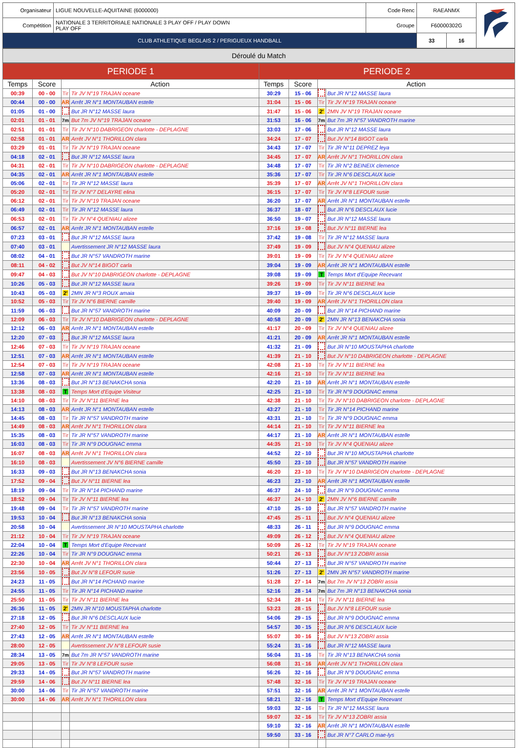| Organisateur | LIGUE NOUVELLE-AQUITAINE (6000000) | Code Renc | RAEANMX | | |
| Compétition | NATIONALE 3 TERRITORIALE NATIONALE 3 PLAY OFF / PLAY DOWN PLAY OFF | Groupe | F60000302G | | |
| CLUB ATHLETIQUE BEGLAIS 2 / PERIGUEUX HANDBALL | | | 33 | 16 | |
Déroulé du Match
| PERIODE 1 | | | | PERIODE 2 | | | |
| --- | --- | --- | --- | --- | --- | --- | --- |
| Temps | Score | Action | | Temps | Score | Action | |
| 00:39 | 00 - 00 | Tir | Tir JV N°19 TRAJAN oceane | 30:29 | 15 - 06 | | But JR N°12 MASSE laura |
| 00:44 | 00 - 00 | AR | Arrêt JR N°1 MONTAUBAN estelle | 31:04 | 15 - 06 | Tir | Tir JV N°19 TRAJAN oceane |
| 01:05 | 01 - 00 | | But JR N°12 MASSE laura | 31:47 | 15 - 06 | 2' | 2MN JV N°19 TRAJAN oceane |
| 02:01 | 01 - 01 | 7m | But 7m JV N°19 TRAJAN oceane | 31:53 | 16 - 06 | 7m | But 7m JR N°57 VANDROTH marine |
| 02:51 | 01 - 01 | Tir | Tir JV N°10 DABRIGEON charlotte - DEPLAGNE | 33:03 | 17 - 06 | | But JR N°12 MASSE laura |
| 02:58 | 01 - 01 | AR | Arrêt JV N°1 THORILLON clara | 34:24 | 17 - 07 | | But JV N°14 BIGOT carla |
| 03:29 | 01 - 01 | Tir | Tir JV N°19 TRAJAN oceane | 34:43 | 17 - 07 | Tir | Tir JR N°11 DEPREZ leya |
| 04:18 | 02 - 01 | | But JR N°12 MASSE laura | 34:45 | 17 - 07 | AR | Arrêt JV N°1 THORILLON clara |
| 04:31 | 02 - 01 | Tir | Tir JV N°10 DABRIGEON charlotte - DEPLAGNE | 34:48 | 17 - 07 | Tir | Tir JR N°2 BEINEIX clemence |
| 04:35 | 02 - 01 | AR | Arrêt JR N°1 MONTAUBAN estelle | 35:36 | 17 - 07 | Tir | Tir JR N°6 DESCLAUX lucie |
| 05:06 | 02 - 01 | Tir | Tir JR N°12 MASSE laura | 35:39 | 17 - 07 | AR | Arrêt JV N°1 THORILLON clara |
| 05:20 | 02 - 01 | Tir | Tir JV N°7 DELAYRE elina | 36:15 | 17 - 07 | Tir | Tir JV N°8 LEFOUR susie |
| 06:12 | 02 - 01 | Tir | Tir JV N°19 TRAJAN oceane | 36:20 | 17 - 07 | AR | Arrêt JR N°1 MONTAUBAN estelle |
| 06:49 | 02 - 01 | Tir | Tir JR N°12 MASSE laura | 36:37 | 18 - 07 | | But JR N°6 DESCLAUX lucie |
| 06:53 | 02 - 01 | Tir | Tir JV N°4 QUENIAU alizee | 36:50 | 19 - 07 | | But JR N°12 MASSE laura |
| 06:57 | 02 - 01 | AR | Arrêt JR N°1 MONTAUBAN estelle | 37:16 | 19 - 08 | | But JV N°11 BIERNE lea |
| 07:23 | 03 - 01 | | But JR N°12 MASSE laura | 37:42 | 19 - 08 | Tir | Tir JR N°12 MASSE laura |
| 07:40 | 03 - 01 | | Avertissement JR N°12 MASSE laura | 37:49 | 19 - 09 | | But JV N°4 QUENIAU alizee |
| 08:02 | 04 - 01 | | But JR N°57 VANDROTH marine | 39:01 | 19 - 09 | Tir | Tir JV N°4 QUENIAU alizee |
| 08:11 | 04 - 02 | | But JV N°14 BIGOT carla | 39:04 | 19 - 09 | AR | Arrêt JR N°1 MONTAUBAN estelle |
| 09:47 | 04 - 03 | | But JV N°10 DABRIGEON charlotte - DEPLAGNE | 39:08 | 19 - 09 | T | Temps Mort d'Equipe Recevant |
| 10:26 | 05 - 03 | | But JR N°12 MASSE laura | 39:26 | 19 - 09 | Tir | Tir JV N°11 BIERNE lea |
| 10:43 | 05 - 03 | 2' | 2MN JR N°3 ROUX amaia | 39:37 | 19 - 09 | Tir | Tir JR N°6 DESCLAUX lucie |
| 10:52 | 05 - 03 | Tir | Tir JV N°6 BIERNE camille | 39:40 | 19 - 09 | AR | Arrêt JV N°1 THORILLON clara |
| 11:59 | 06 - 03 | | But JR N°57 VANDROTH marine | 40:09 | 20 - 09 | | But JR N°14 PICHAND marine |
| 12:09 | 06 - 03 | Tir | Tir JV N°10 DABRIGEON charlotte - DEPLAGNE | 40:58 | 20 - 09 | 2' | 2MN JR N°13 BENAKCHA sonia |
| 12:12 | 06 - 03 | AR | Arrêt JR N°1 MONTAUBAN estelle | 41:17 | 20 - 09 | Tir | Tir JV N°4 QUENIAU alizee |
| 12:20 | 07 - 03 | | But JR N°12 MASSE laura | 41:21 | 20 - 09 | AR | Arrêt JR N°1 MONTAUBAN estelle |
| 12:46 | 07 - 03 | Tir | Tir JV N°19 TRAJAN oceane | 41:32 | 21 - 09 | | But JR N°10 MOUSTAPHA charlotte |
| 12:51 | 07 - 03 | AR | Arrêt JR N°1 MONTAUBAN estelle | 41:39 | 21 - 10 | | But JV N°10 DABRIGEON charlotte - DEPLAGNE |
| 12:54 | 07 - 03 | Tir | Tir JV N°19 TRAJAN oceane | 42:08 | 21 - 10 | Tir | Tir JV N°11 BIERNE lea |
| 12:58 | 07 - 03 | AR | Arrêt JR N°1 MONTAUBAN estelle | 42:16 | 21 - 10 | Tir | Tir JV N°11 BIERNE lea |
| 13:36 | 08 - 03 | | But JR N°13 BENAKCHA sonia | 42:20 | 21 - 10 | AR | Arrêt JR N°1 MONTAUBAN estelle |
| 13:38 | 08 - 03 | T | Temps Mort d'Equipe Visiteur | 42:25 | 21 - 10 | Tir | Tir JR N°9 DOUGNAC emma |
| 14:10 | 08 - 03 | Tir | Tir JV N°11 BIERNE lea | 42:38 | 21 - 10 | Tir | Tir JV N°10 DABRIGEON charlotte - DEPLAGNE |
| 14:13 | 08 - 03 | AR | Arrêt JR N°1 MONTAUBAN estelle | 43:27 | 21 - 10 | Tir | Tir JR N°14 PICHAND marine |
| 14:45 | 08 - 03 | Tir | Tir JR N°57 VANDROTH marine | 43:31 | 21 - 10 | Tir | Tir JR N°9 DOUGNAC emma |
| 14:49 | 08 - 03 | AR | Arrêt JV N°1 THORILLON clara | 44:14 | 21 - 10 | Tir | Tir JV N°11 BIERNE lea |
| 15:35 | 08 - 03 | Tir | Tir JR N°57 VANDROTH marine | 44:17 | 21 - 10 | AR | Arrêt JR N°1 MONTAUBAN estelle |
| 16:03 | 08 - 03 | Tir | Tir JR N°9 DOUGNAC emma | 44:35 | 21 - 10 | Tir | Tir JV N°4 QUENIAU alizee |
| 16:07 | 08 - 03 | AR | Arrêt JV N°1 THORILLON clara | 44:52 | 22 - 10 | | But JR N°10 MOUSTAPHA charlotte |
| 16:10 | 08 - 03 | | Avertissement JV N°6 BIERNE camille | 45:50 | 23 - 10 | | But JR N°57 VANDROTH marine |
| 16:33 | 09 - 03 | | But JR N°13 BENAKCHA sonia | 46:20 | 23 - 10 | Tir | Tir JV N°10 DABRIGEON charlotte - DEPLAGNE |
| 17:52 | 09 - 04 | | But JV N°11 BIERNE lea | 46:23 | 23 - 10 | AR | Arrêt JR N°1 MONTAUBAN estelle |
| 18:19 | 09 - 04 | Tir | Tir JR N°14 PICHAND marine | 46:37 | 24 - 10 | | But JR N°9 DOUGNAC emma |
| 18:52 | 09 - 04 | Tir | Tir JV N°11 BIERNE lea | 46:37 | 24 - 10 | 2' | 2MN JV N°6 BIERNE camille |
| 19:48 | 09 - 04 | Tir | Tir JR N°57 VANDROTH marine | 47:10 | 25 - 10 | | But JR N°57 VANDROTH marine |
| 19:53 | 10 - 04 | | But JR N°13 BENAKCHA sonia | 47:45 | 25 - 11 | | But JV N°4 QUENIAU alizee |
| 20:58 | 10 - 04 | | Avertissement JR N°10 MOUSTAPHA charlotte | 48:33 | 26 - 11 | | But JR N°9 DOUGNAC emma |
| 21:12 | 10 - 04 | Tir | Tir JV N°19 TRAJAN oceane | 49:09 | 26 - 12 | | But JV N°4 QUENIAU alizee |
| 22:04 | 10 - 04 | T | Temps Mort d'Equipe Recevant | 50:09 | 26 - 12 | Tir | Tir JV N°19 TRAJAN oceane |
| 22:26 | 10 - 04 | Tir | Tir JR N°9 DOUGNAC emma | 50:21 | 26 - 13 | | But JV N°13 ZOBRI assia |
| 22:30 | 10 - 04 | AR | Arrêt JV N°1 THORILLON clara | 50:44 | 27 - 13 | | But JR N°57 VANDROTH marine |
| 23:56 | 10 - 05 | | But JV N°8 LEFOUR susie | 51:26 | 27 - 13 | 2' | 2MN JR N°57 VANDROTH marine |
| 24:23 | 11 - 05 | | But JR N°14 PICHAND marine | 51:28 | 27 - 14 | 7m | But 7m JV N°13 ZOBRI assia |
| 24:55 | 11 - 05 | Tir | Tir JR N°14 PICHAND marine | 52:16 | 28 - 14 | 7m | But 7m JR N°13 BENAKCHA sonia |
| 25:50 | 11 - 05 | Tir | Tir JV N°11 BIERNE lea | 52:34 | 28 - 14 | Tir | Tir JV N°11 BIERNE lea |
| 26:36 | 11 - 05 | 2' | 2MN JR N°10 MOUSTAPHA charlotte | 53:23 | 28 - 15 | | But JV N°8 LEFOUR susie |
| 27:18 | 12 - 05 | | But JR N°6 DESCLAUX lucie | 54:06 | 29 - 15 | | But JR N°9 DOUGNAC emma |
| 27:40 | 12 - 05 | Tir | Tir JV N°11 BIERNE lea | 54:57 | 30 - 15 | | But JR N°6 DESCLAUX lucie |
| 27:43 | 12 - 05 | AR | Arrêt JR N°1 MONTAUBAN estelle | 55:07 | 30 - 16 | | But JV N°13 ZOBRI assia |
| 28:00 | 12 - 05 | | Avertissement JV N°8 LEFOUR susie | 55:24 | 31 - 16 | | But JR N°12 MASSE laura |
| 28:34 | 13 - 05 | 7m | But 7m JR N°57 VANDROTH marine | 56:04 | 31 - 16 | Tir | Tir JR N°13 BENAKCHA sonia |
| 29:05 | 13 - 05 | Tir | Tir JV N°8 LEFOUR susie | 56:08 | 31 - 16 | AR | Arrêt JV N°1 THORILLON clara |
| 29:33 | 14 - 05 | | But JR N°57 VANDROTH marine | 56:26 | 32 - 16 | | But JR N°9 DOUGNAC emma |
| 29:59 | 14 - 06 | | But JV N°11 BIERNE lea | 57:48 | 32 - 16 | Tir | Tir JV N°19 TRAJAN oceane |
| 30:00 | 14 - 06 | Tir | Tir JR N°57 VANDROTH marine | 57:51 | 32 - 16 | AR | Arrêt JR N°1 MONTAUBAN estelle |
| 30:00 | 14 - 06 | AR | Arrêt JV N°1 THORILLON clara | 58:21 | 32 - 16 | T | Temps Mort d'Equipe Recevant |
| | | | | 59:03 | 32 - 16 | Tir | Tir JR N°12 MASSE laura |
| | | | | 59:07 | 32 - 16 | Tir | Tir JV N°13 ZOBRI assia |
| | | | | 59:10 | 32 - 16 | AR | Arrêt JR N°1 MONTAUBAN estelle |
| | | | | 59:50 | 33 - 16 | | But JR N°7 CARLO mae-lys |